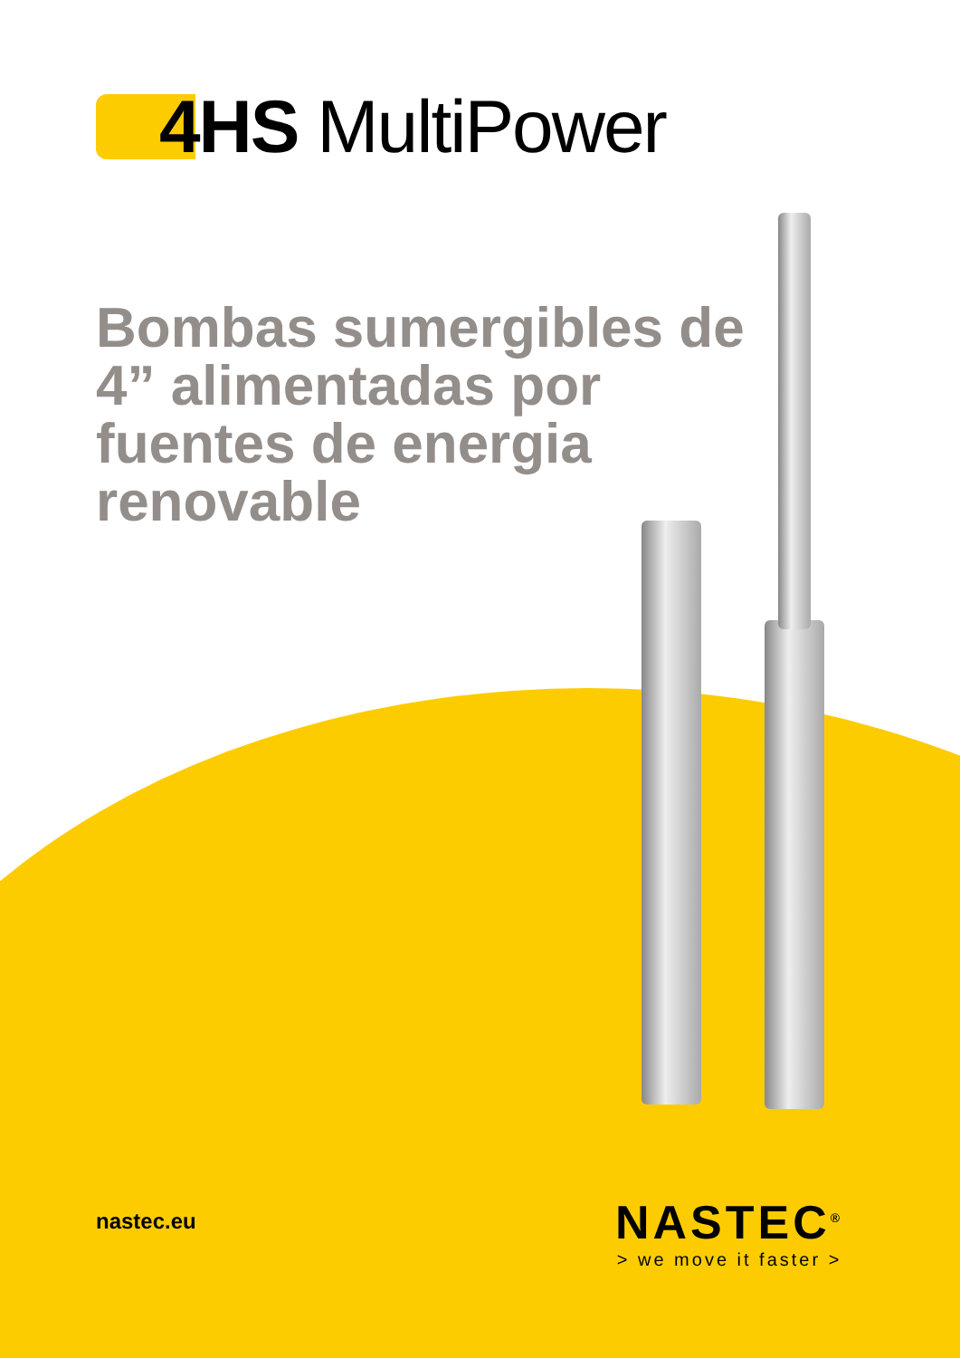4HS MultiPower
Bombas sumergibles de 4” alimentadas por fuentes de energia renovable
nastec.eu
NASTEC<sup>®</sup>
> we move it faster >